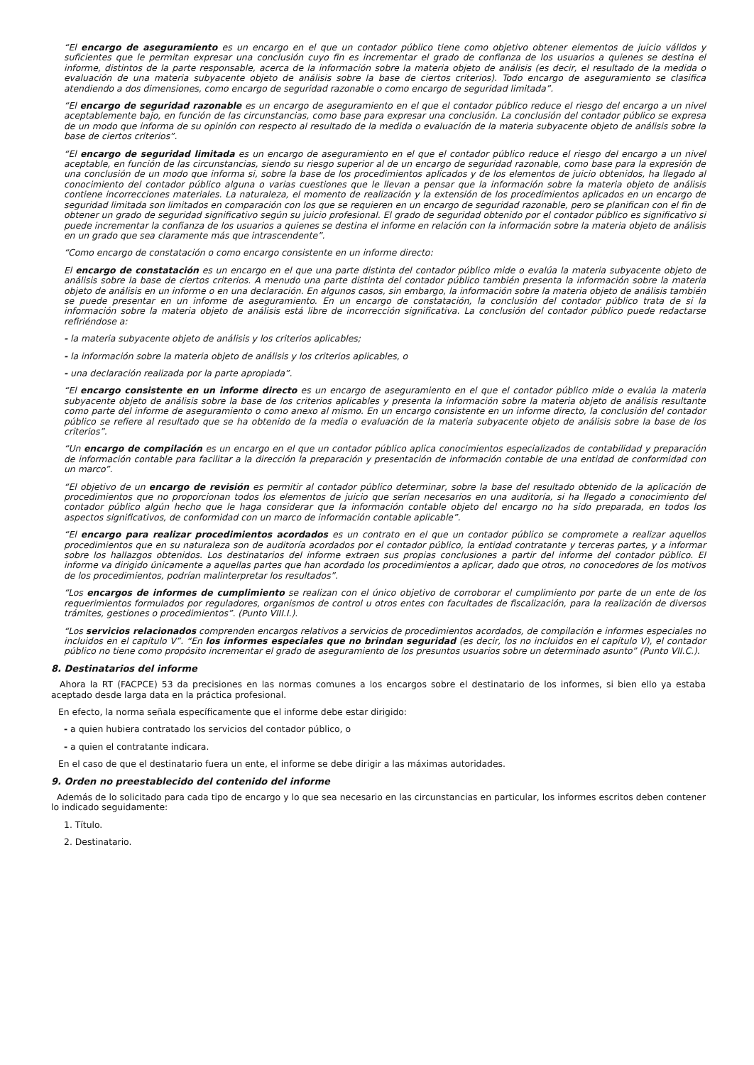“El encargo de aseguramiento es un encargo en el que un contador público tiene como objetivo obtener elementos de juicio válidos y suficientes que le permitan expresar una conclusión cuyo fin es incrementar el grado de confianza de los usuarios a quienes se destina el informe, distintos de la parte responsable, acerca de la información sobre la materia objeto de análisis (es decir, el resultado de la medida o evaluación de una materia subyacente objeto de análisis sobre la base de ciertos criterios). Todo encargo de aseguramiento se clasifica atendiendo a dos dimensiones, como encargo de seguridad razonable o como encargo de seguridad limitada”.
“El encargo de seguridad razonable es un encargo de aseguramiento en el que el contador público reduce el riesgo del encargo a un nivel aceptablemente bajo, en función de las circunstancias, como base para expresar una conclusión. La conclusión del contador público se expresa de un modo que informa de su opinión con respecto al resultado de la medida o evaluación de la materia subyacente objeto de análisis sobre la base de ciertos criterios”.
“El encargo de seguridad limitada es un encargo de aseguramiento en el que el contador público reduce el riesgo del encargo a un nivel aceptable, en función de las circunstancias, siendo su riesgo superior al de un encargo de seguridad razonable, como base para la expresión de una conclusión de un modo que informa si, sobre la base de los procedimientos aplicados y de los elementos de juicio obtenidos, ha llegado al conocimiento del contador público alguna o varias cuestiones que le llevan a pensar que la información sobre la materia objeto de análisis contiene incorrecciones materiales. La naturaleza, el momento de realización y la extensión de los procedimientos aplicados en un encargo de seguridad limitada son limitados en comparación con los que se requieren en un encargo de seguridad razonable, pero se planifican con el fin de obtener un grado de seguridad significativo según su juicio profesional. El grado de seguridad obtenido por el contador público es significativo si puede incrementar la confianza de los usuarios a quienes se destina el informe en relación con la información sobre la materia objeto de análisis en un grado que sea claramente más que intrascendente”.
“Como encargo de constatación o como encargo consistente en un informe directo:
El encargo de constatación es un encargo en el que una parte distinta del contador público mide o evalúa la materia subyacente objeto de análisis sobre la base de ciertos criterios. A menudo una parte distinta del contador público también presenta la información sobre la materia objeto de análisis en un informe o en una declaración. En algunos casos, sin embargo, la información sobre la materia objeto de análisis también se puede presentar en un informe de aseguramiento. En un encargo de constatación, la conclusión del contador público trata de si la información sobre la materia objeto de análisis está libre de incorrección significativa. La conclusión del contador público puede redactarse refiriéndose a:
- la materia subyacente objeto de análisis y los criterios aplicables;
- la información sobre la materia objeto de análisis y los criterios aplicables, o
- una declaración realizada por la parte apropiada”.
“El encargo consistente en un informe directo es un encargo de aseguramiento en el que el contador público mide o evalúa la materia subyacente objeto de análisis sobre la base de los criterios aplicables y presenta la información sobre la materia objeto de análisis resultante como parte del informe de aseguramiento o como anexo al mismo. En un encargo consistente en un informe directo, la conclusión del contador público se refiere al resultado que se ha obtenido de la media o evaluación de la materia subyacente objeto de análisis sobre la base de los criterios”.
“Un encargo de compilación es un encargo en el que un contador público aplica conocimientos especializados de contabilidad y preparación de información contable para facilitar a la dirección la preparación y presentación de información contable de una entidad de conformidad con un marco”.
“El objetivo de un encargo de revisión es permitir al contador público determinar, sobre la base del resultado obtenido de la aplicación de procedimientos que no proporcionan todos los elementos de juicio que serían necesarios en una auditoría, si ha llegado a conocimiento del contador público algún hecho que le haga considerar que la información contable objeto del encargo no ha sido preparada, en todos los aspectos significativos, de conformidad con un marco de información contable aplicable”.
“El encargo para realizar procedimientos acordados es un contrato en el que un contador público se compromete a realizar aquellos procedimientos que en su naturaleza son de auditoría acordados por el contador público, la entidad contratante y terceras partes, y a informar sobre los hallazgos obtenidos. Los destinatarios del informe extraen sus propias conclusiones a partir del informe del contador público. El informe va dirigido únicamente a aquellas partes que han acordado los procedimientos a aplicar, dado que otros, no conocedores de los motivos de los procedimientos, podrían malinterpretar los resultados”.
“Los encargos de informes de cumplimiento se realizan con el único objetivo de corroborar el cumplimiento por parte de un ente de los requerimientos formulados por reguladores, organismos de control u otros entes con facultades de fiscalización, para la realización de diversos trámites, gestiones o procedimientos”. (Punto VIII.I.).
“Los servicios relacionados comprenden encargos relativos a servicios de procedimientos acordados, de compilación e informes especiales no incluidos en el capítulo V”. “En los informes especiales que no brindan seguridad (es decir, los no incluidos en el capítulo V), el contador público no tiene como propósito incrementar el grado de aseguramiento de los presuntos usuarios sobre un determinado asunto” (Punto VII.C.).
8. Destinatarios del informe
Ahora la RT (FACPCE) 53 da precisiones en las normas comunes a los encargos sobre el destinatario de los informes, si bien ello ya estaba aceptado desde larga data en la práctica profesional.
En efecto, la norma señala específicamente que el informe debe estar dirigido:
- a quien hubiera contratado los servicios del contador público, o
- a quien el contratante indicara.
En el caso de que el destinatario fuera un ente, el informe se debe dirigir a las máximas autoridades.
9. Orden no preestablecido del contenido del informe
Además de lo solicitado para cada tipo de encargo y lo que sea necesario en las circunstancias en particular, los informes escritos deben contener lo indicado seguidamente:
1. Título.
2. Destinatario.